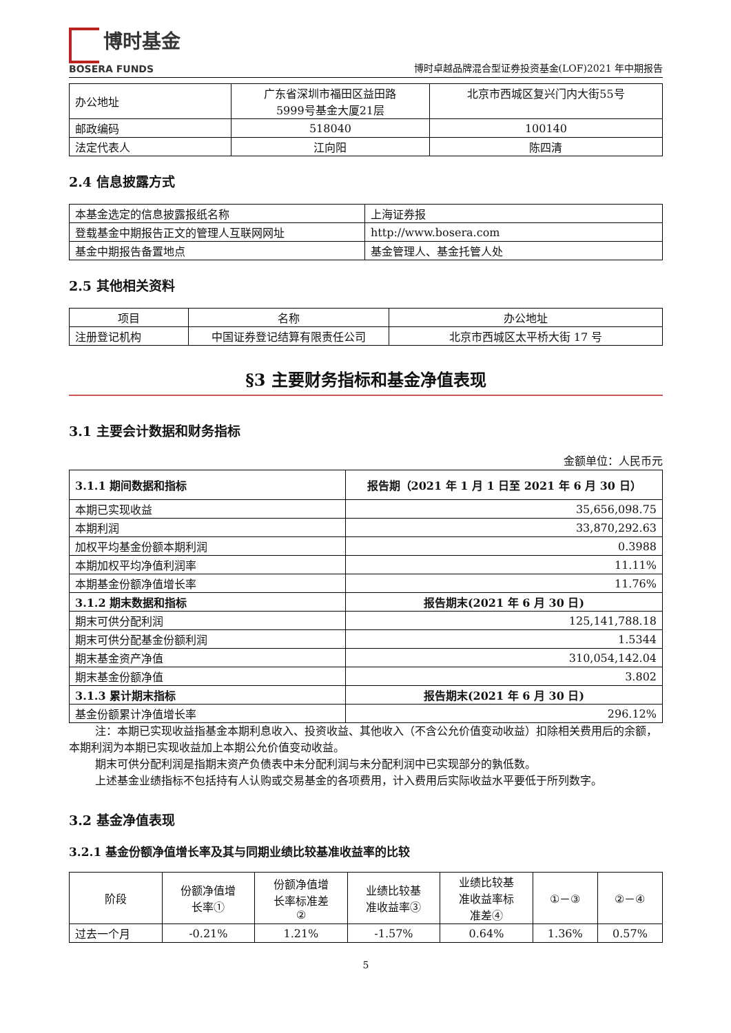博时基金
BOSERA FUNDS
博时卓越品牌混合型证券投资基金(LOF)2021 年中期报告
| 办公地址 | 广东省深圳市福田区益田路 5999号基金大厦21层 | 北京市西城区复兴门内大街55号 |
| 邮政编码 | 518040 | 100140 |
| 法定代表人 | 江向阳 | 陈四清 |
2.4 信息披露方式
| 本基金选定的信息披露报纸名称 | 上海证券报 |
| 登载基金中期报告正文的管理人互联网网址 | http://www.bosera.com |
| 基金中期报告备置地点 | 基金管理人、基金托管人处 |
2.5 其他相关资料
| 项目 | 名称 | 办公地址 |
| 注册登记机构 | 中国证券登记结算有限责任公司 | 北京市西城区太平桥大街 17 号 |
§3 主要财务指标和基金净值表现
3.1 主要会计数据和财务指标
金额单位：人民币元
| 3.1.1 期间数据和指标 | 报告期（2021 年 1 月 1 日至 2021 年 6 月 30 日） |
| 本期已实现收益 | 35,656,098.75 |
| 本期利润 | 33,870,292.63 |
| 加权平均基金份额本期利润 | 0.3988 |
| 本期加权平均净值利润率 | 11.11% |
| 本期基金份额净值增长率 | 11.76% |
| 3.1.2 期末数据和指标 | 报告期末(2021 年 6 月 30 日) |
| 期末可供分配利润 | 125,141,788.18 |
| 期末可供分配基金份额利润 | 1.5344 |
| 期末基金资产净值 | 310,054,142.04 |
| 期末基金份额净值 | 3.802 |
| 3.1.3 累计期末指标 | 报告期末(2021 年 6 月 30 日) |
| 基金份额累计净值增长率 | 296.12% |
注：本期已实现收益指基金本期利息收入、投资收益、其他收入（不含公允价值变动收益）扣除相关费用后的余额，本期利润为本期已实现收益加上本期公允价值变动收益。
期末可供分配利润是指期末资产负债表中未分配利润与未分配利润中已实现部分的孰低数。
上述基金业绩指标不包括持有人认购或交易基金的各项费用，计入费用后实际收益水平要低于所列数字。
3.2 基金净值表现
3.2.1 基金份额净值增长率及其与同期业绩比较基准收益率的比较
| 阶段 | 份额净值增 长率① | 份额净值增 长率标准差 ② | 业绩比较基 准收益率③ | 业绩比较基 准收益率标 准差④ | ①－③ | ②－④ |
| 过去一个月 | -0.21% | 1.21% | -1.57% | 0.64% | 1.36% | 0.57% |
5